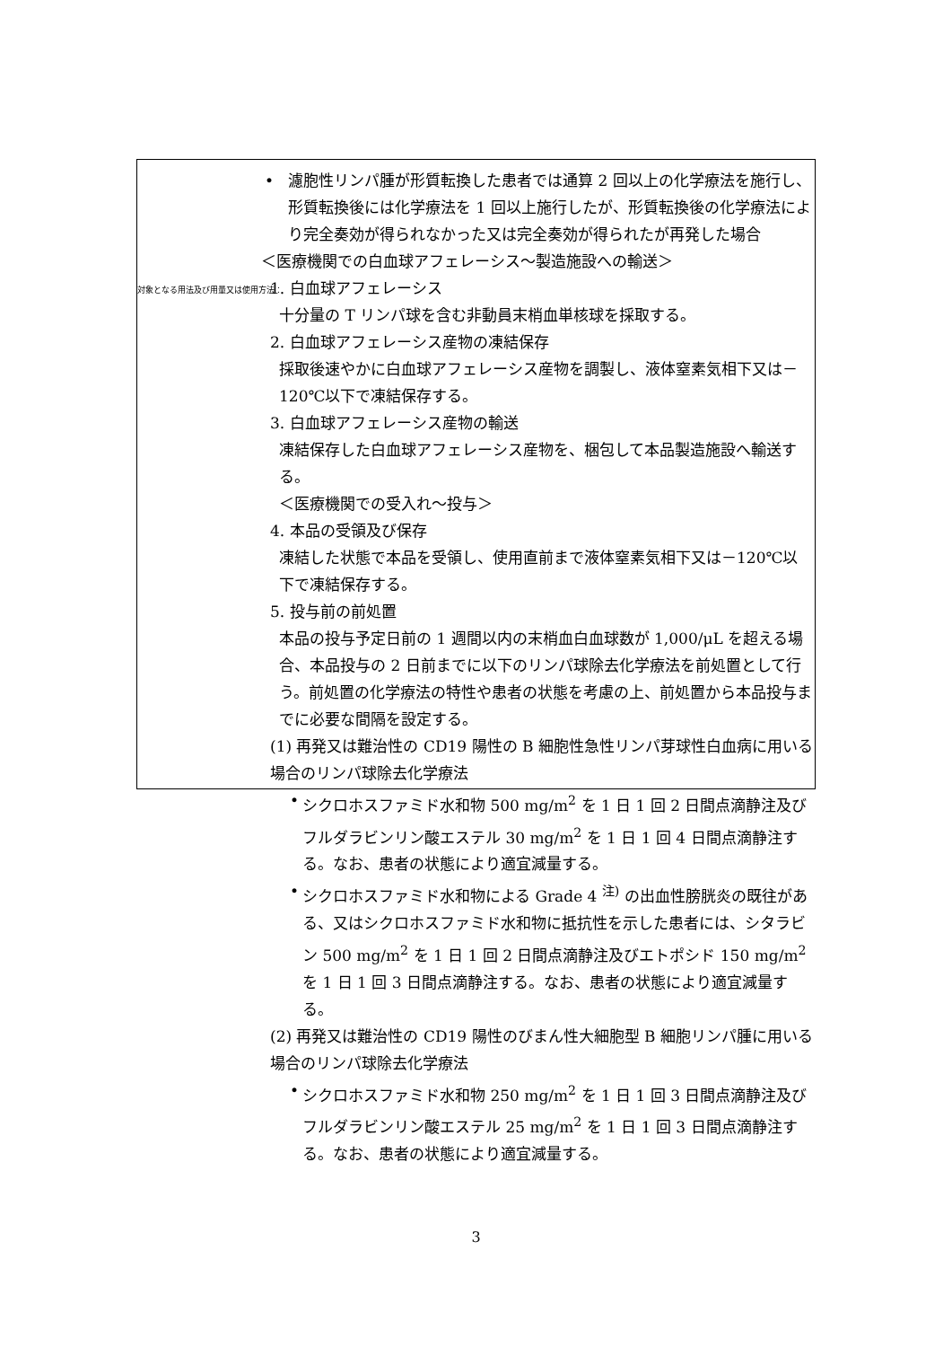対象となる用法及び用量又は使用方法：
• 濾胞性リンパ腫が形質転換した患者では通算 2 回以上の化学療法を施行し、形質転換後には化学療法を 1 回以上施行したが、形質転換後の化学療法により完全奏効が得られなかった又は完全奏効が得られたが再発した場合
＜医療機関での白血球アフェレーシス～製造施設への輸送＞
1. 白血球アフェレーシス
十分量の T リンパ球を含む非動員末梢血単核球を採取する。
2. 白血球アフェレーシス産物の凍結保存
採取後速やかに白血球アフェレーシス産物を調製し、液体窒素気相下又は－120℃以下で凍結保存する。
3. 白血球アフェレーシス産物の輸送
凍結保存した白血球アフェレーシス産物を、梱包して本品製造施設へ輸送する。
＜医療機関での受入れ～投与＞
4. 本品の受領及び保存
凍結した状態で本品を受領し、使用直前まで液体窒素気相下又は－120℃以下で凍結保存する。
5. 投与前の前処置
本品の投与予定日前の 1 週間以内の末梢血白血球数が 1,000/μL を超える場合、本品投与の 2 日前までに以下のリンパ球除去化学療法を前処置として行う。前処置の化学療法の特性や患者の状態を考慮の上、前処置から本品投与までに必要な間隔を設定する。
(1) 再発又は難治性の CD19 陽性の B 細胞性急性リンパ芽球性白血病に用いる場合のリンパ球除去化学療法
• シクロホスファミド水和物 500 mg/m<sup>2</sup> を 1 日 1 回 2 日間点滴静注及びフルダラビンリン酸エステル 30 mg/m<sup>2</sup> を 1 日 1 回 4 日間点滴静注する。なお、患者の状態により適宜減量する。
• シクロホスファミド水和物による Grade 4 <sup>注)</sup> の出血性膀胱炎の既往がある、又はシクロホスファミド水和物に抵抗性を示した患者には、シタラビン 500 mg/m<sup>2</sup> を 1 日 1 回 2 日間点滴静注及びエトポシド 150 mg/m<sup>2</sup> を 1 日 1 回 3 日間点滴静注する。なお、患者の状態により適宜減量する。
(2) 再発又は難治性の CD19 陽性のびまん性大細胞型 B 細胞リンパ腫に用いる場合のリンパ球除去化学療法
• シクロホスファミド水和物 250 mg/m<sup>2</sup> を 1 日 1 回 3 日間点滴静注及びフルダラビンリン酸エステル 25 mg/m<sup>2</sup> を 1 日 1 回 3 日間点滴静注する。なお、患者の状態により適宜減量する。
3